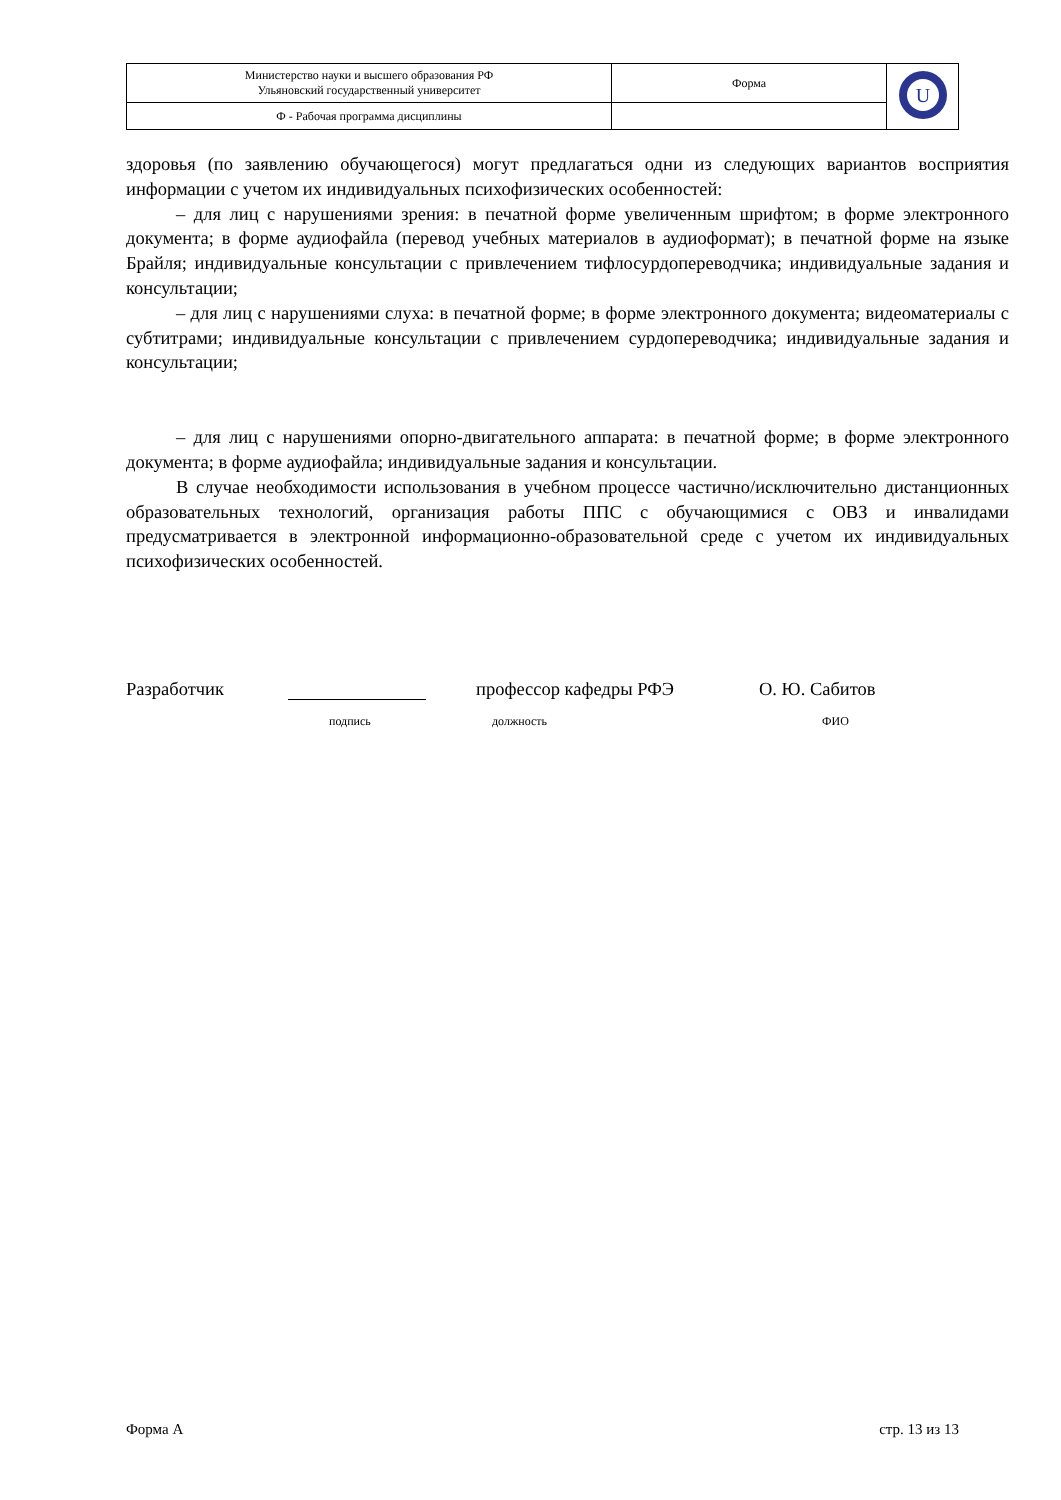| Министерство науки и высшего образования РФ Ульяновский государственный университет | Форма | U |
| Ф - Рабочая программа дисциплины | | |
здоровья (по заявлению обучающегося) могут предлагаться одни из следующих вариантов восприятия информации с учетом их индивидуальных психофизических особенностей:
– для лиц с нарушениями зрения: в печатной форме увеличенным шрифтом; в форме электронного документа; в форме аудиофайла (перевод учебных материалов в аудиоформат); в печатной форме на языке Брайля; индивидуальные консультации с привлечением тифлосурдопереводчика; индивидуальные задания и консультации;
– для лиц с нарушениями слуха: в печатной форме; в форме электронного документа; видеоматериалы с субтитрами; индивидуальные консультации с привлечением сурдопереводчика; индивидуальные задания и консультации;
– для лиц с нарушениями опорно-двигательного аппарата: в печатной форме; в форме электронного документа; в форме аудиофайла; индивидуальные задания и консультации.
В случае необходимости использования в учебном процессе частично/исключительно дистанционных образовательных технологий, организация работы ППС с обучающимися с ОВЗ и инвалидами предусматривается в электронной информационно-образовательной среде с учетом их индивидуальных психофизических особенностей.
Разработчик профессор кафедры РФЭ О. Ю. Сабитов
подпись должность ФИО
Форма А стр. 13 из 13